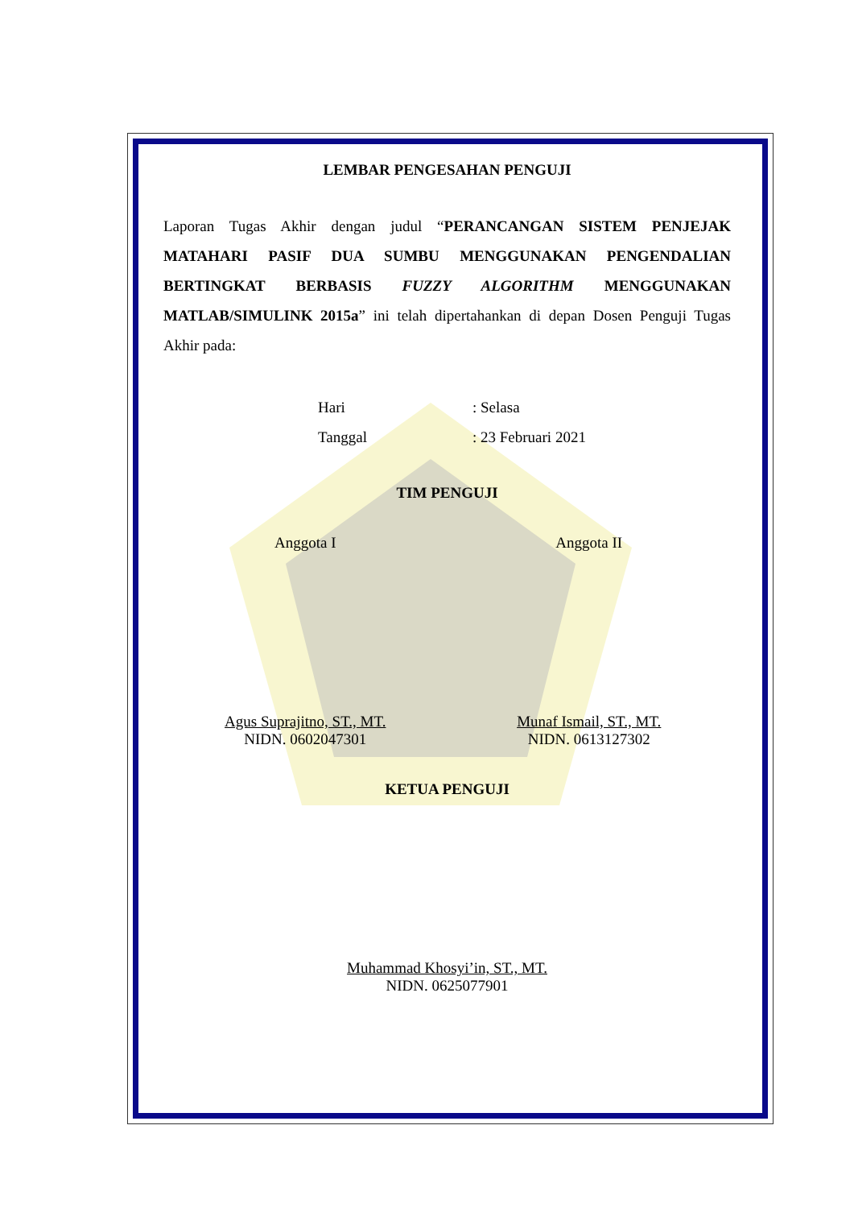LEMBAR PENGESAHAN PENGUJI
Laporan Tugas Akhir dengan judul “PERANCANGAN SISTEM PENJEJAK MATAHARI PASIF DUA SUMBU MENGGUNAKAN PENGENDALIAN BERTINGKAT BERBASIS FUZZY ALGORITHM MENGGUNAKAN MATLAB/SIMULINK 2015a” ini telah dipertahankan di depan Dosen Penguji Tugas Akhir pada:
Hari: Selasa
Tanggal: 23 Februari 2021
TIM PENGUJI
Anggota I Anggota II
Agus Suprajitno, ST., MT.
NIDN. 0602047301
Munaf Ismail, ST., MT.
NIDN. 0613127302
KETUA PENGUJI
Muhammad Khosyi’in, ST., MT.
NIDN. 0625077901